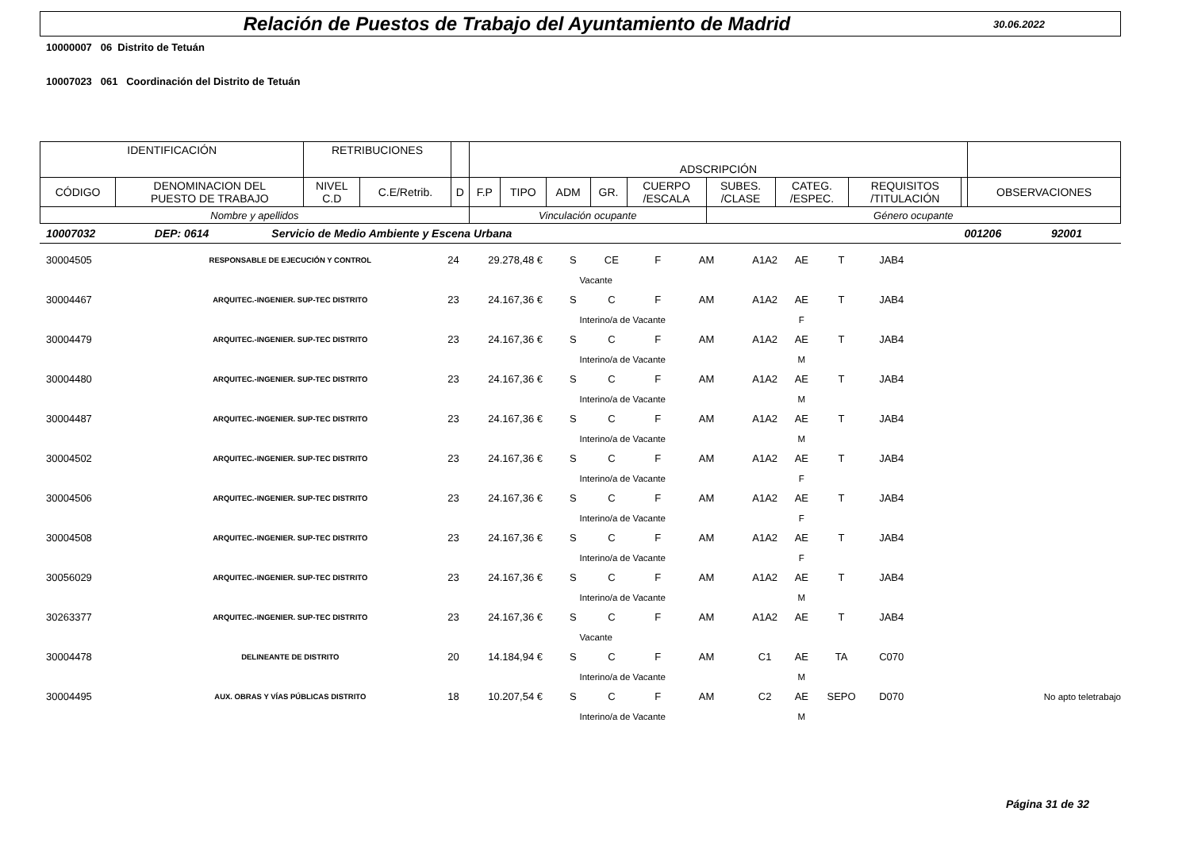Relación de Puestos de Trabajo del Ayuntamiento de Madrid
30.06.2022
10000007 06 Distrito de Tetuán
10007023 061 Coordinación del Distrito de Tetuán
| IDENTIFICACIÓN | | RETRIBUCIONES | | | ADSCRIPCIÓN | | | | | | | | | |
| CÓDIGO | DENOMINACION DEL PUESTO DE TRABAJO | NIVEL C.D | C.E/Retrib. | D | F.P | TIPO | ADM | GR. | CUERPO /ESCALA | SUBES. /CLASE | CATEG. /ESPEC. | REQUISITOS /TITULACIÓN | | OBSERVACIONES |
| Nombre y apellidos | | | | | Vinculación ocupante | | | | | Género ocupante | | | | |
| 10007032 | DEP: 0614 | Servicio de Medio Ambiente y Escena Urbana | | 001206 | 92001 |
| 30004505 | RESPONSABLE DE EJECUCIÓN Y CONTROL | 24 | 29.278,48 € | S | CE | F | AM | A1A2 | AE | T | JAB4 | |
| | | | | | Vacante | | | | | | | |
| 30004467 | ARQUITEC.-INGENIER. SUP-TEC DISTRITO | 23 | 24.167,36 € | S | C | F | AM | A1A2 | AE | T | JAB4 | |
| | | | | | Interino/a de Vacante | | | | F | | | |
| 30004479 | ARQUITEC.-INGENIER. SUP-TEC DISTRITO | 23 | 24.167,36 € | S | C | F | AM | A1A2 | AE | T | JAB4 | |
| | | | | | Interino/a de Vacante | | | | M | | | |
| 30004480 | ARQUITEC.-INGENIER. SUP-TEC DISTRITO | 23 | 24.167,36 € | S | C | F | AM | A1A2 | AE | T | JAB4 | |
| | | | | | Interino/a de Vacante | | | | M | | | |
| 30004487 | ARQUITEC.-INGENIER. SUP-TEC DISTRITO | 23 | 24.167,36 € | S | C | F | AM | A1A2 | AE | T | JAB4 | |
| | | | | | Interino/a de Vacante | | | | M | | | |
| 30004502 | ARQUITEC.-INGENIER. SUP-TEC DISTRITO | 23 | 24.167,36 € | S | C | F | AM | A1A2 | AE | T | JAB4 | |
| | | | | | Interino/a de Vacante | | | | F | | | |
| 30004506 | ARQUITEC.-INGENIER. SUP-TEC DISTRITO | 23 | 24.167,36 € | S | C | F | AM | A1A2 | AE | T | JAB4 | |
| | | | | | Interino/a de Vacante | | | | F | | | |
| 30004508 | ARQUITEC.-INGENIER. SUP-TEC DISTRITO | 23 | 24.167,36 € | S | C | F | AM | A1A2 | AE | T | JAB4 | |
| | | | | | Interino/a de Vacante | | | | F | | | |
| 30056029 | ARQUITEC.-INGENIER. SUP-TEC DISTRITO | 23 | 24.167,36 € | S | C | F | AM | A1A2 | AE | T | JAB4 | |
| | | | | | Interino/a de Vacante | | | | M | | | |
| 30263377 | ARQUITEC.-INGENIER. SUP-TEC DISTRITO | 23 | 24.167,36 € | S | C | F | AM | A1A2 | AE | T | JAB4 | |
| | | | | | Vacante | | | | | | | |
| 30004478 | DELINEANTE DE DISTRITO | 20 | 14.184,94 € | S | C | F | AM | C1 | AE | TA | C070 | |
| | | | | | Interino/a de Vacante | | | | M | | | |
| 30004495 | AUX. OBRAS Y VÍAS PÚBLICAS DISTRITO | 18 | 10.207,54 € | S | C | F | AM | C2 | AE | SEPO | D070 | No apto teletrabajo |
| | | | | | Interino/a de Vacante | | | | M | | | |
Página 31 de 32